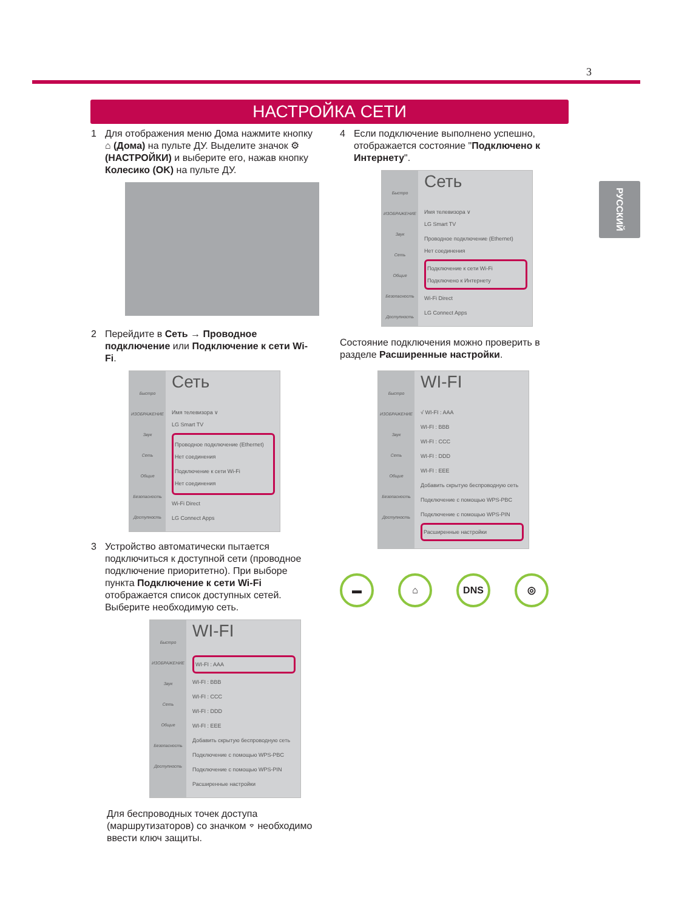3
НАСТРОЙКА СЕТИ
РУССКИЙ
1 Для отображения меню Дома нажмите кнопку ⌂ (Дома) на пульте ДУ. Выделите значок ⚙ (НАСТРОЙКИ) и выберите его, нажав кнопку Колесико (OK) на пульте ДУ.
2 Перейдите в Сеть → Проводное подключение или Подключение к сети Wi-Fi.
Быстро
ИЗОБРАЖЕНИЕ
Звук
Сеть
Общие
Безопасность
Доступность
Сеть
Имя телевизора ∨
LG Smart TV
Проводное подключение (Ethernet)
Нет соединения
Подключение к сети Wi-Fi
Нет соединения
Wi-Fi Direct
LG Connect Apps
3 Устройство автоматически пытается подключиться к доступной сети (проводное подключение приоритетно). При выборе пункта Подключение к сети Wi-Fi отображается список доступных сетей. Выберите необходимую сеть.
Быстро
ИЗОБРАЖЕНИЕ
Звук
Сеть
Общие
Безопасность
Доступность
WI-FI
WI-FI : AAA
WI-FI : BBB
WI-FI : CCC
WI-FI : DDD
WI-FI : EEE
Добавить скрытую беспроводную сеть
Подключение с помощью WPS-PBC
Подключение с помощью WPS-PIN
Расширенные настройки
Для беспроводных точек доступа (маршрутизаторов) со значком ⌔ необходимо ввести ключ защиты.
4 Если подключение выполнено успешно, отображается состояние "Подключено к Интернету".
Быстро
ИЗОБРАЖЕНИЕ
Звук
Сеть
Общие
Безопасность
Доступность
Сеть
Имя телевизора ∨
LG Smart TV
Проводное подключение (Ethernet)
Нет соединения
Подключение к сети Wi-Fi
Подключено к Интернету
Wi-Fi Direct
LG Connect Apps
Состояние подключения можно проверить в разделе Расширенные настройки.
Быстро
ИЗОБРАЖЕНИЕ
Звук
Сеть
Общие
Безопасность
Доступность
WI-FI
√ WI-FI : AAA
WI-FI : BBB
WI-FI : CCC
WI-FI : DDD
WI-FI : EEE
Добавить скрытую беспроводную сеть
Подключение с помощью WPS-PBC
Подключение с помощью WPS-PIN
Расширенные настройки
▬ ⌂ DNS ◎